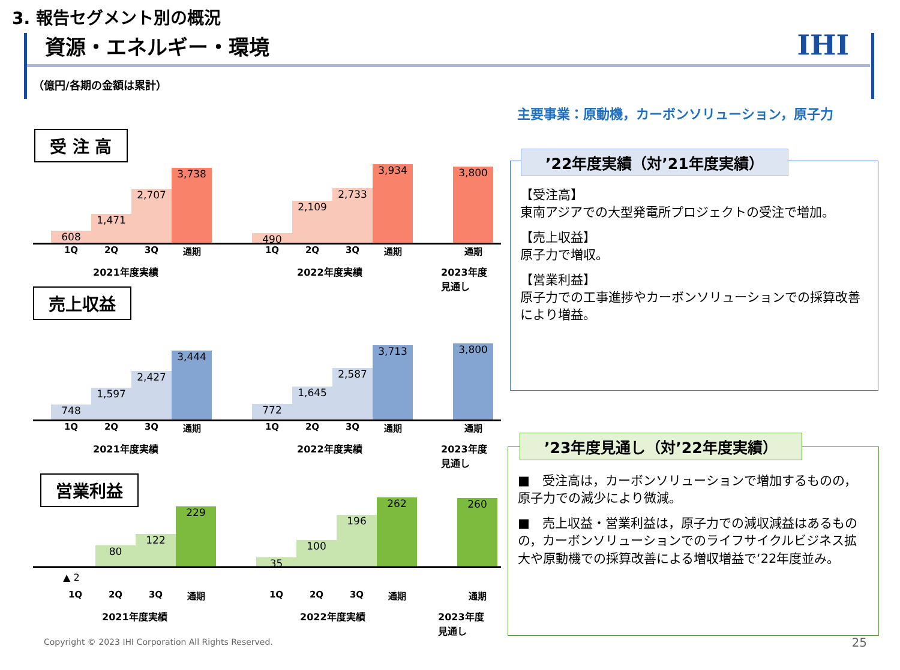3. 報告セグメント別の概況
資源・エネルギー・環境 IHI
（億円/各期の金額は累計）
主要事業：原動機，カーボンソリューション，原子力
受 注 高
608
1,471
2,707
3,738
490
2,109
2,733
3,934
3,800
1Q 2Q 3Q 通期 1Q 2Q 3Q 通期 通期
2021年度実績 2022年度実績 2023年度
見通し
売上収益
748
1,597
2,427
3,444
772
1,645
2,587
3,713
3,800
1Q 2Q 3Q 通期 1Q 2Q 3Q 通期 通期
2021年度実績 2022年度実績 2023年度
見通し
営業利益
80
122
229
35
100
196
262
260
▲ 2
1Q 2Q 3Q 通期 1Q 2Q 3Q 通期 通期
2021年度実績 2022年度実績 2023年度
見通し
【受注高】
東南アジアでの大型発電所プロジェクトの受注で増加。
【売上収益】
原子力で増収。
【営業利益】
原子力での工事進捗やカーボンソリューションでの採算改善により増益。
’22年度実績（対’21年度実績）
■　受注高は，カーボンソリューションで増加するものの，原子力での減少により微減。
■　売上収益・営業利益は，原子力での減収減益はあるものの，カーボンソリューションでのライフサイクルビジネス拡大や原動機での採算改善による増収増益で‘22年度並み。
’23年度見通し（対’22年度実績）
Copyright © 2023 IHI Corporation All Rights Reserved.
25